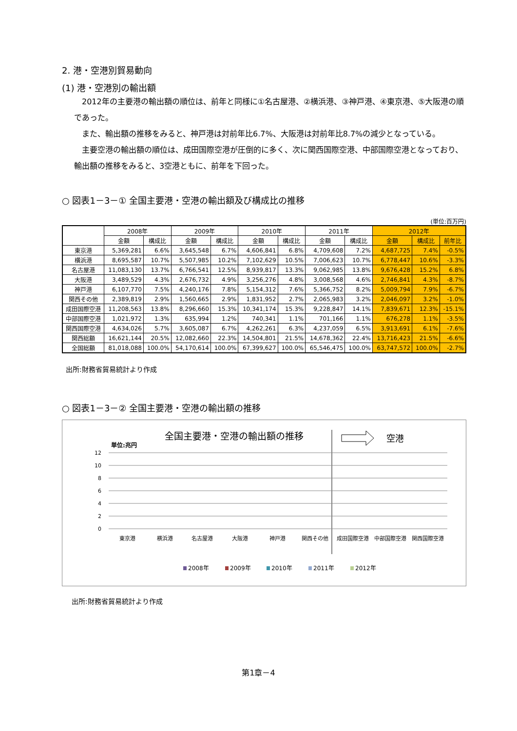2. 港・空港別貿易動向
(1) 港・空港別の輸出額
　2012年の主要港の輸出額の順位は、前年と同様に①名古屋港、②横浜港、③神戸港、④東京港、⑤大阪港の順であった。
　また、輸出額の推移をみると、神戸港は対前年比6.7%、大阪港は対前年比8.7%の減少となっている。
　主要空港の輸出額の順位は、成田国際空港が圧倒的に多く、次に関西国際空港、中部国際空港となっており、輸出額の推移をみると、3空港ともに、前年を下回った。
○ 図表1－3－① 全国主要港・空港の輸出額及び構成比の推移
(単位:百万円)
| | 2008年 | | 2009年 | | 2010年 | | 2011年 | | 2012年 | | |
| --- | --- | --- | --- | --- | --- | --- | --- | --- | --- | --- | --- |
| | 金額 | 構成比 | 金額 | 構成比 | 金額 | 構成比 | 金額 | 構成比 | 金額 | 構成比 | 前年比 |
| 東京港 | 5,369,281 | 6.6% | 3,645,548 | 6.7% | 4,606,841 | 6.8% | 4,709,608 | 7.2% | 4,687,725 | 7.4% | -0.5% |
| 横浜港 | 8,695,587 | 10.7% | 5,507,985 | 10.2% | 7,102,629 | 10.5% | 7,006,623 | 10.7% | 6,778,447 | 10.6% | -3.3% |
| 名古屋港 | 11,083,130 | 13.7% | 6,766,541 | 12.5% | 8,939,817 | 13.3% | 9,062,985 | 13.8% | 9,676,428 | 15.2% | 6.8% |
| 大阪港 | 3,489,529 | 4.3% | 2,676,732 | 4.9% | 3,256,276 | 4.8% | 3,008,568 | 4.6% | 2,746,841 | 4.3% | -8.7% |
| 神戸港 | 6,107,770 | 7.5% | 4,240,176 | 7.8% | 5,154,312 | 7.6% | 5,366,752 | 8.2% | 5,009,794 | 7.9% | -6.7% |
| 関西その他 | 2,389,819 | 2.9% | 1,560,665 | 2.9% | 1,831,952 | 2.7% | 2,065,983 | 3.2% | 2,046,097 | 3.2% | -1.0% |
| 成田国際空港 | 11,208,563 | 13.8% | 8,296,660 | 15.3% | 10,341,174 | 15.3% | 9,228,847 | 14.1% | 7,839,671 | 12.3% | -15.1% |
| 中部国際空港 | 1,021,972 | 1.3% | 635,994 | 1.2% | 740,341 | 1.1% | 701,166 | 1.1% | 676,278 | 1.1% | -3.5% |
| 関西国際空港 | 4,634,026 | 5.7% | 3,605,087 | 6.7% | 4,262,261 | 6.3% | 4,237,059 | 6.5% | 3,913,691 | 6.1% | -7.6% |
| 関西総額 | 16,621,144 | 20.5% | 12,082,660 | 22.3% | 14,504,801 | 21.5% | 14,678,362 | 22.4% | 13,716,423 | 21.5% | -6.6% |
| 全国総額 | 81,018,088 | 100.0% | 54,170,614 | 100.0% | 67,399,627 | 100.0% | 65,546,475 | 100.0% | 63,747,572 | 100.0% | -2.7% |
出所:財務省貿易統計より作成
○ 図表1－3－② 全国主要港・空港の輸出額の推移
全国主要港・空港の輸出額の推移
単位:兆円
空港
12
10
8
6
4
2
0
東京港
横浜港
名古屋港
大阪港
神戸港
関西その他
成田国際空港
中部国際空港
関西国際空港
2008年
2009年
2010年
2011年
2012年
出所:財務省貿易統計より作成
第1章－4